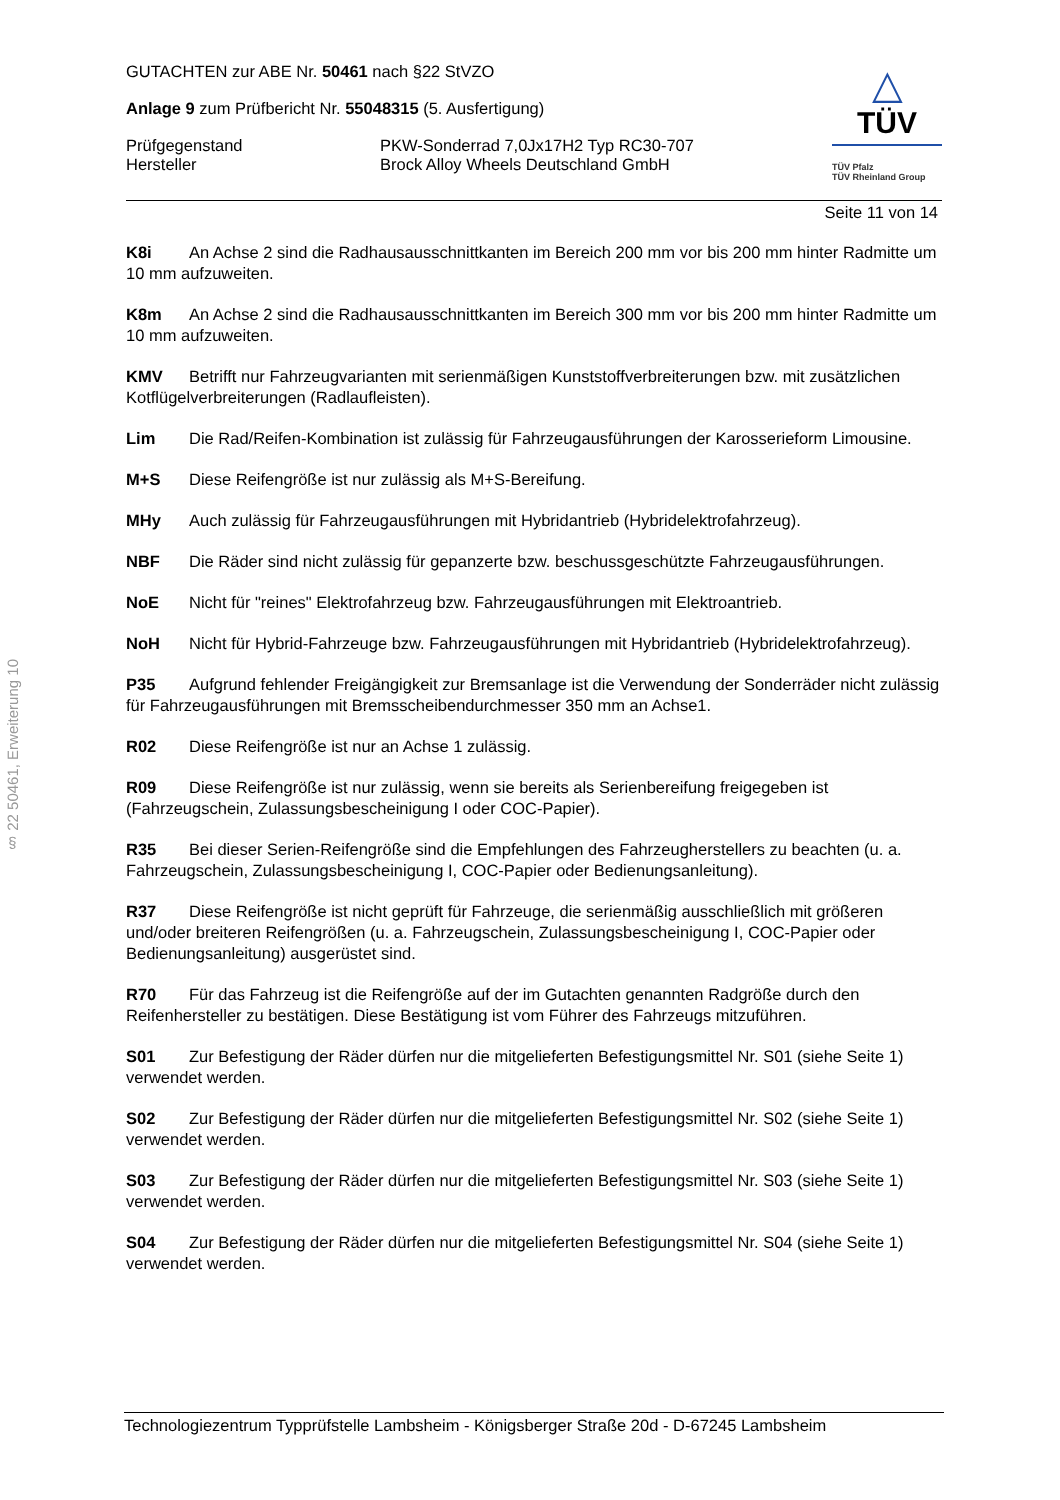§ 22 50461, Erweiterung 10
GUTACHTEN zur ABE Nr. 50461 nach §22 StVZO
Anlage 9 zum Prüfbericht Nr. 55048315 (5. Ausfertigung)
Prüfgegenstand
Hersteller
PKW-Sonderrad 7,0Jx17H2 Typ RC30-707
Brock Alloy Wheels Deutschland GmbH
△
TÜV
TÜV Pfalz
TÜV Rheinland Group
Seite 11 von 14
K8i An Achse 2 sind die Radhausausschnittkanten im Bereich 200 mm vor bis 200 mm hinter Radmitte um 10 mm aufzuweiten.
K8m An Achse 2 sind die Radhausausschnittkanten im Bereich 300 mm vor bis 200 mm hinter Radmitte um 10 mm aufzuweiten.
KMV Betrifft nur Fahrzeugvarianten mit serienmäßigen Kunststoffverbreiterungen bzw. mit zusätzlichen Kotflügelverbreiterungen (Radlaufleisten).
Lim Die Rad/Reifen-Kombination ist zulässig für Fahrzeugausführungen der Karosserieform Limousine.
M+S Diese Reifengröße ist nur zulässig als M+S-Bereifung.
MHy Auch zulässig für Fahrzeugausführungen mit Hybridantrieb (Hybridelektrofahrzeug).
NBF Die Räder sind nicht zulässig für gepanzerte bzw. beschussgeschützte Fahrzeugausführungen.
NoE Nicht für "reines" Elektrofahrzeug bzw. Fahrzeugausführungen mit Elektroantrieb.
NoH Nicht für Hybrid-Fahrzeuge bzw. Fahrzeugausführungen mit Hybridantrieb (Hybridelektrofahrzeug).
P35 Aufgrund fehlender Freigängigkeit zur Bremsanlage ist die Verwendung der Sonderräder nicht zulässig für Fahrzeugausführungen mit Bremsscheibendurchmesser 350 mm an Achse1.
R02 Diese Reifengröße ist nur an Achse 1 zulässig.
R09 Diese Reifengröße ist nur zulässig, wenn sie bereits als Serienbereifung freigegeben ist (Fahrzeugschein, Zulassungsbescheinigung I oder COC-Papier).
R35 Bei dieser Serien-Reifengröße sind die Empfehlungen des Fahrzeugherstellers zu beachten (u. a. Fahrzeugschein, Zulassungsbescheinigung I, COC-Papier oder Bedienungsanleitung).
R37 Diese Reifengröße ist nicht geprüft für Fahrzeuge, die serienmäßig ausschließlich mit größeren und/oder breiteren Reifengrößen (u. a. Fahrzeugschein, Zulassungsbescheinigung I, COC-Papier oder Bedienungsanleitung) ausgerüstet sind.
R70 Für das Fahrzeug ist die Reifengröße auf der im Gutachten genannten Radgröße durch den Reifenhersteller zu bestätigen. Diese Bestätigung ist vom Führer des Fahrzeugs mitzuführen.
S01 Zur Befestigung der Räder dürfen nur die mitgelieferten Befestigungsmittel Nr. S01 (siehe Seite 1) verwendet werden.
S02 Zur Befestigung der Räder dürfen nur die mitgelieferten Befestigungsmittel Nr. S02 (siehe Seite 1) verwendet werden.
S03 Zur Befestigung der Räder dürfen nur die mitgelieferten Befestigungsmittel Nr. S03 (siehe Seite 1) verwendet werden.
S04 Zur Befestigung der Räder dürfen nur die mitgelieferten Befestigungsmittel Nr. S04 (siehe Seite 1) verwendet werden.
Technologiezentrum Typprüfstelle Lambsheim - Königsberger Straße 20d - D-67245 Lambsheim